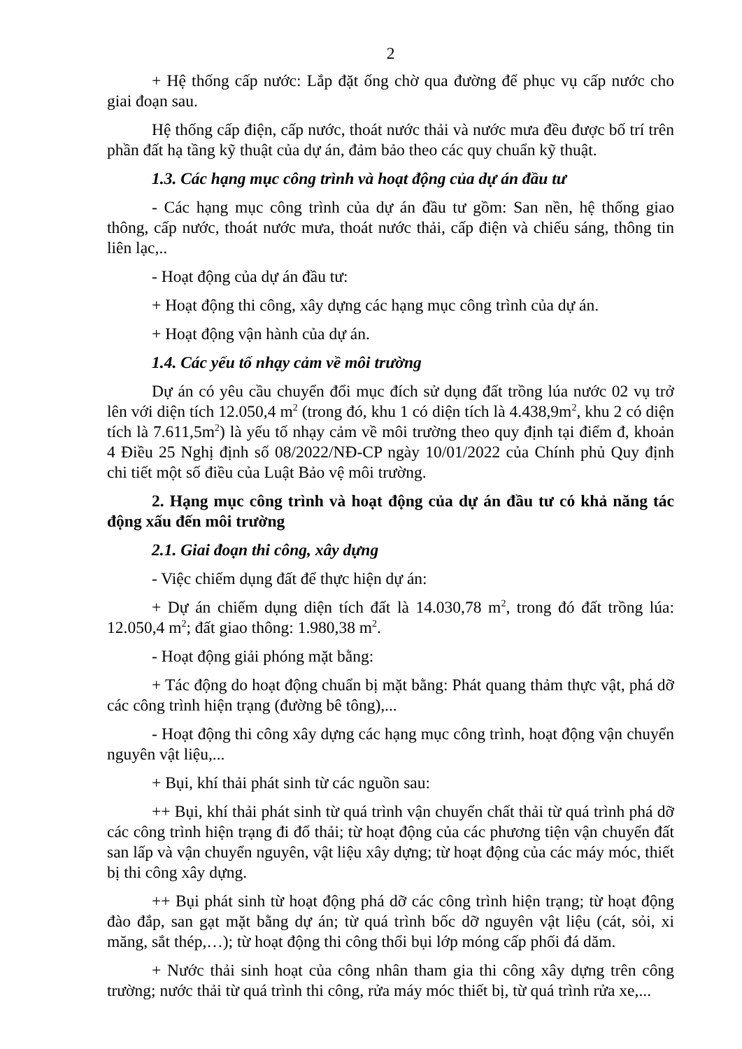2
+ Hệ thống cấp nước: Lắp đặt ống chờ qua đường để phục vụ cấp nước cho giai đoạn sau.
Hệ thống cấp điện, cấp nước, thoát nước thải và nước mưa đều được bố trí trên phần đất hạ tầng kỹ thuật của dự án, đảm bảo theo các quy chuẩn kỹ thuật.
1.3. Các hạng mục công trình và hoạt động của dự án đầu tư
- Các hạng mục công trình của dự án đầu tư gồm: San nền, hệ thống giao thông, cấp nước, thoát nước mưa, thoát nước thải, cấp điện và chiếu sáng, thông tin liên lạc,..
- Hoạt động của dự án đầu tư:
+ Hoạt động thi công, xây dựng các hạng mục công trình của dự án.
+ Hoạt động vận hành của dự án.
1.4. Các yếu tố nhạy cảm về môi trường
Dự án có yêu cầu chuyển đổi mục đích sử dụng đất trồng lúa nước 02 vụ trở lên với diện tích 12.050,4 m<sup>2</sup> (trong đó, khu 1 có diện tích là 4.438,9m<sup>2</sup>, khu 2 có diện tích là 7.611,5m<sup>2</sup>) là yếu tố nhạy cảm về môi trường theo quy định tại điểm đ, khoản 4 Điều 25 Nghị định số 08/2022/NĐ-CP ngày 10/01/2022 của Chính phủ Quy định chi tiết một số điều của Luật Bảo vệ môi trường.
2. Hạng mục công trình và hoạt động của dự án đầu tư có khả năng tác động xấu đến môi trường
2.1. Giai đoạn thi công, xây dựng
- Việc chiếm dụng đất để thực hiện dự án:
+ Dự án chiếm dụng diện tích đất là 14.030,78 m<sup>2</sup>, trong đó đất trồng lúa: 12.050,4 m<sup>2</sup>; đất giao thông: 1.980,38 m<sup>2</sup>.
- Hoạt động giải phóng mặt bằng:
+ Tác động do hoạt động chuẩn bị mặt bằng: Phát quang thảm thực vật, phá dỡ các công trình hiện trạng (đường bê tông),...
- Hoạt động thi công xây dựng các hạng mục công trình, hoạt động vận chuyển nguyên vật liệu,...
+ Bụi, khí thải phát sinh từ các nguồn sau:
++ Bụi, khí thải phát sinh từ quá trình vận chuyển chất thải từ quá trình phá dỡ các công trình hiện trạng đi đổ thải; từ hoạt động của các phương tiện vận chuyển đất san lấp và vận chuyển nguyên, vật liệu xây dựng; từ hoạt động của các máy móc, thiết bị thi công xây dựng.
++ Bụi phát sinh từ hoạt động phá dỡ các công trình hiện trạng; từ hoạt động đào đắp, san gạt mặt bằng dự án; từ quá trình bốc dỡ nguyên vật liệu (cát, sỏi, xi măng, sắt thép,…); từ hoạt động thi công thổi bụi lớp móng cấp phối đá dăm.
+ Nước thải sinh hoạt của công nhân tham gia thi công xây dựng trên công trường; nước thải từ quá trình thi công, rửa máy móc thiết bị, từ quá trình rửa xe,...